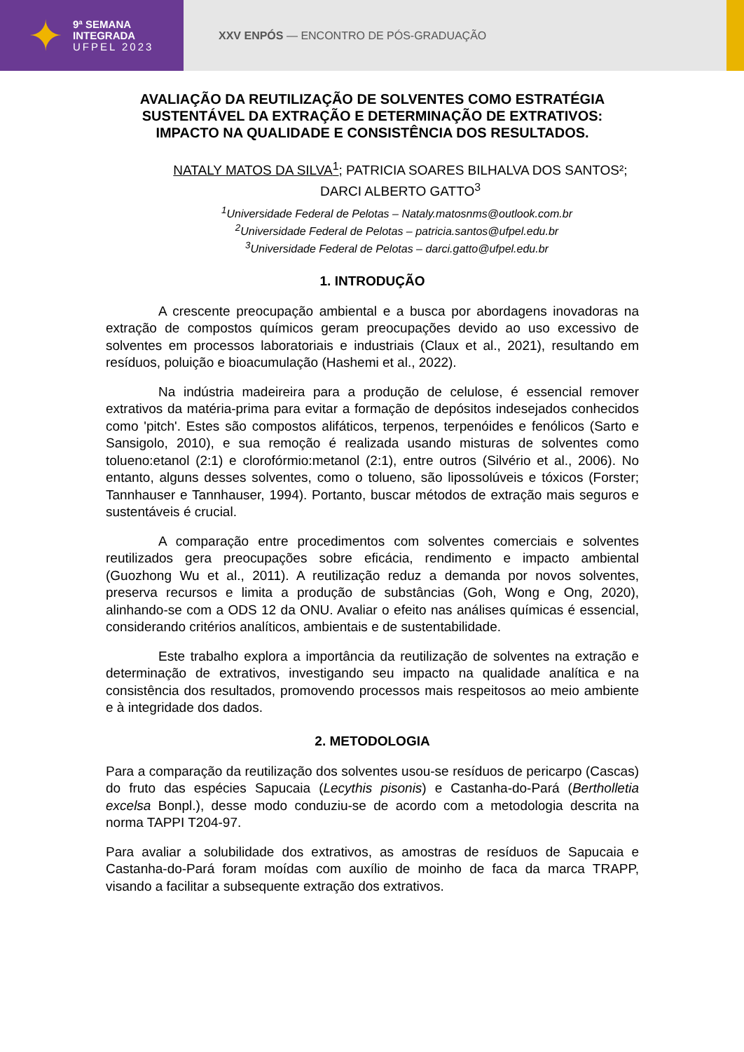✦
9ª SEMANA
INTEGRADA
UFPEL 2023
XXV ENPÓS — ENCONTRO DE PÓS-GRADUAÇÃO
AVALIAÇÃO DA REUTILIZAÇÃO DE SOLVENTES COMO ESTRATÉGIA SUSTENTÁVEL DA EXTRAÇÃO E DETERMINAÇÃO DE EXTRATIVOS: IMPACTO NA QUALIDADE E CONSISTÊNCIA DOS RESULTADOS.
NATALY MATOS DA SILVA<sup>1</sup>; PATRICIA SOARES BILHALVA DOS SANTOS²; DARCI ALBERTO GATTO<sup>3</sup>
<sup>1</sup> Universidade Federal de Pelotas – Nataly.matosnms@outlook.com.br
<sup>2</sup> Universidade Federal de Pelotas – patricia.santos@ufpel.edu.br
<sup>3</sup> Universidade Federal de Pelotas – darci.gatto@ufpel.edu.br
1. INTRODUÇÃO
A crescente preocupação ambiental e a busca por abordagens inovadoras na extração de compostos químicos geram preocupações devido ao uso excessivo de solventes em processos laboratoriais e industriais (Claux et al., 2021), resultando em resíduos, poluição e bioacumulação (Hashemi et al., 2022).
Na indústria madeireira para a produção de celulose, é essencial remover extrativos da matéria-prima para evitar a formação de depósitos indesejados conhecidos como 'pitch'. Estes são compostos alifáticos, terpenos, terpenóides e fenólicos (Sarto e Sansigolo, 2010), e sua remoção é realizada usando misturas de solventes como tolueno:etanol (2:1) e clorofórmio:metanol (2:1), entre outros (Silvério et al., 2006). No entanto, alguns desses solventes, como o tolueno, são lipossolúveis e tóxicos (Forster; Tannhauser e Tannhauser, 1994). Portanto, buscar métodos de extração mais seguros e sustentáveis é crucial.
A comparação entre procedimentos com solventes comerciais e solventes reutilizados gera preocupações sobre eficácia, rendimento e impacto ambiental (Guozhong Wu et al., 2011). A reutilização reduz a demanda por novos solventes, preserva recursos e limita a produção de substâncias (Goh, Wong e Ong, 2020), alinhando-se com a ODS 12 da ONU. Avaliar o efeito nas análises químicas é essencial, considerando critérios analíticos, ambientais e de sustentabilidade.
Este trabalho explora a importância da reutilização de solventes na extração e determinação de extrativos, investigando seu impacto na qualidade analítica e na consistência dos resultados, promovendo processos mais respeitosos ao meio ambiente e à integridade dos dados.
2. METODOLOGIA
Para a comparação da reutilização dos solventes usou-se resíduos de pericarpo (Cascas) do fruto das espécies Sapucaia (Lecythis pisonis) e Castanha-do-Pará (Bertholletia excelsa Bonpl.), desse modo conduziu-se de acordo com a metodologia descrita na norma TAPPI T204-97.
Para avaliar a solubilidade dos extrativos, as amostras de resíduos de Sapucaia e Castanha-do-Pará foram moídas com auxílio de moinho de faca da marca TRAPP, visando a facilitar a subsequente extração dos extrativos.